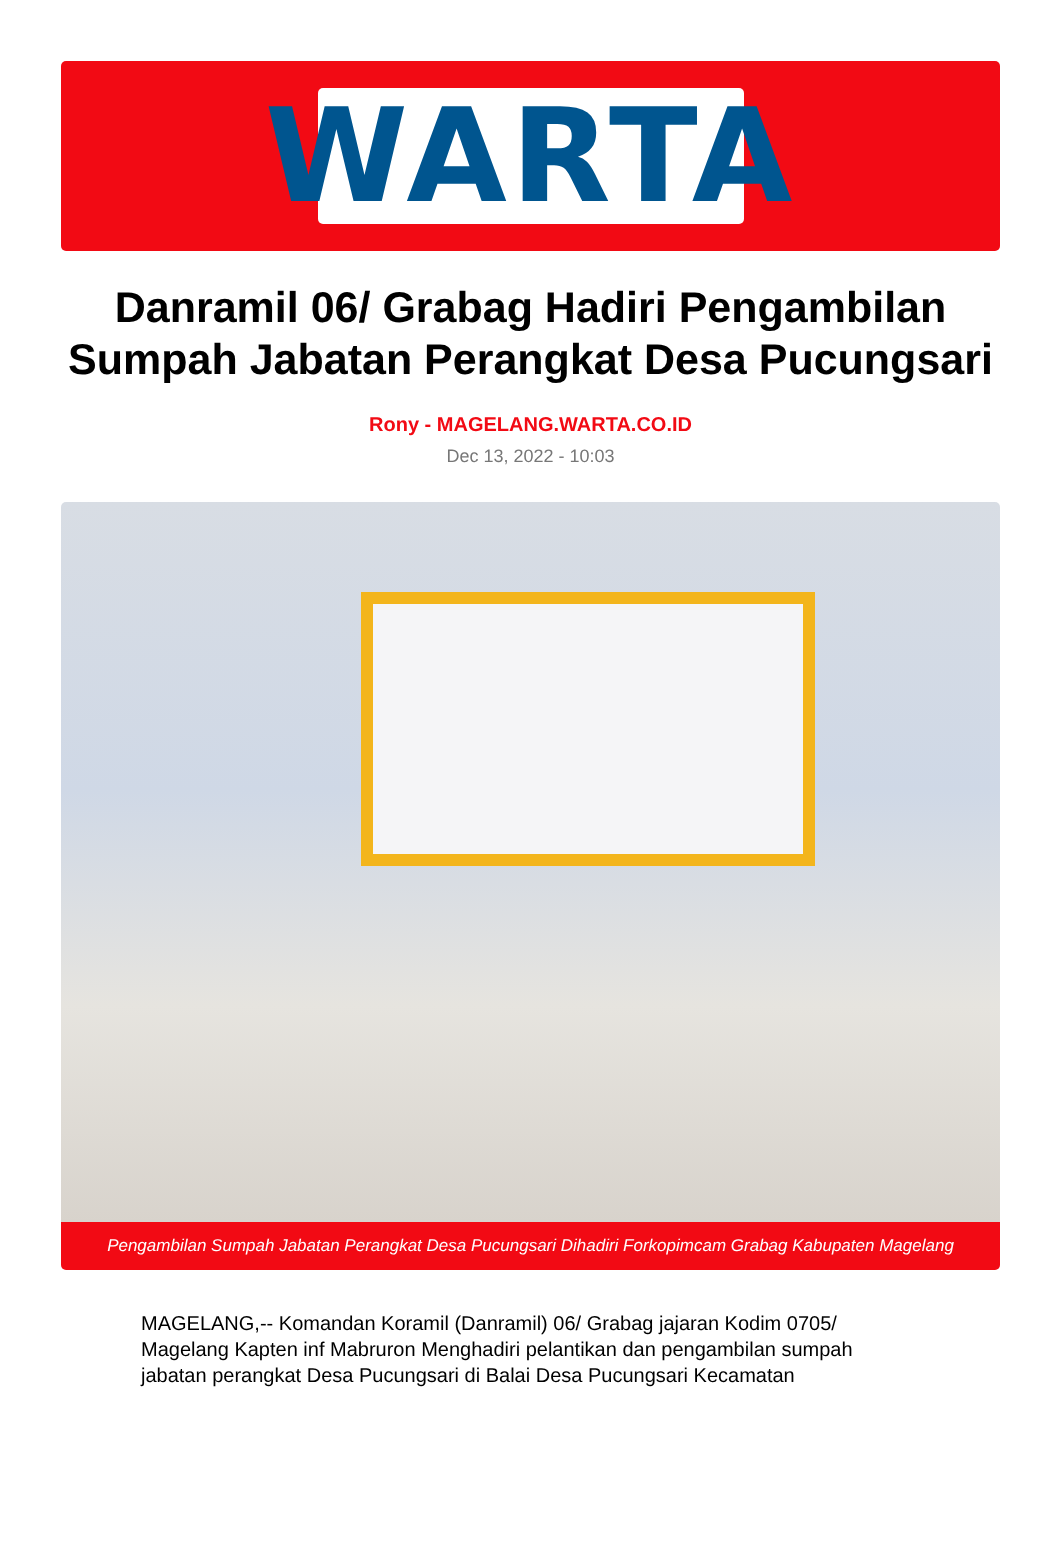WARTA
Danramil 06/ Grabag Hadiri Pengambilan Sumpah Jabatan Perangkat Desa Pucungsari
Rony - MAGELANG.WARTA.CO.ID
Dec 13, 2022 - 10:03
Pengambilan Sumpah Jabatan Perangkat Desa Pucungsari Dihadiri Forkopimcam Grabag Kabupaten Magelang
MAGELANG,-- Komandan Koramil (Danramil) 06/ Grabag jajaran Kodim 0705/ Magelang Kapten inf Mabruron Menghadiri pelantikan dan pengambilan sumpah jabatan perangkat Desa Pucungsari di Balai Desa Pucungsari Kecamatan